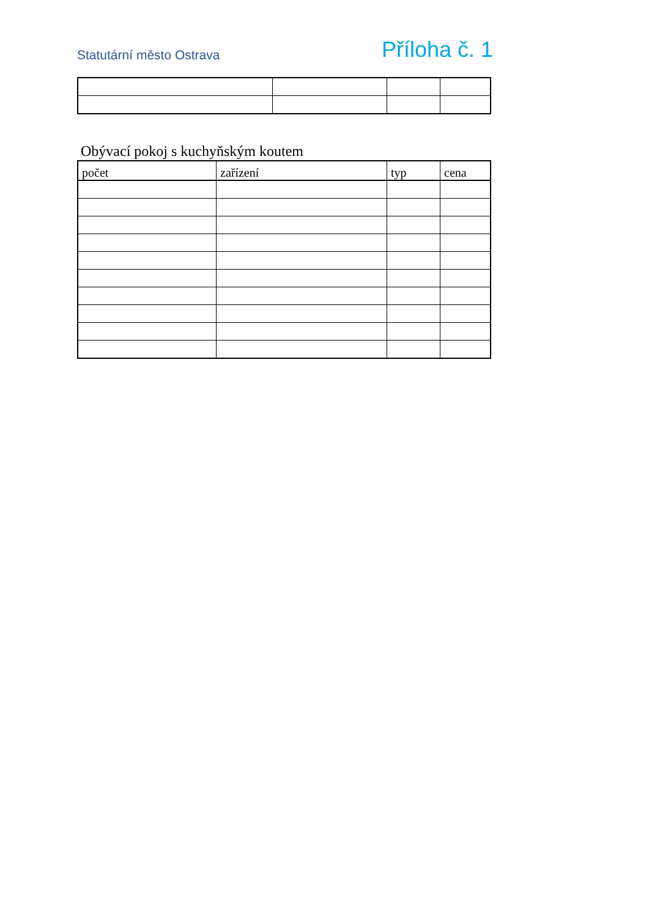Statutární město Ostrava Příloha č. 1
Obývací pokoj s kuchyňským koutem
| počet | zařízení | typ | cena |
| --- | --- | --- | --- |